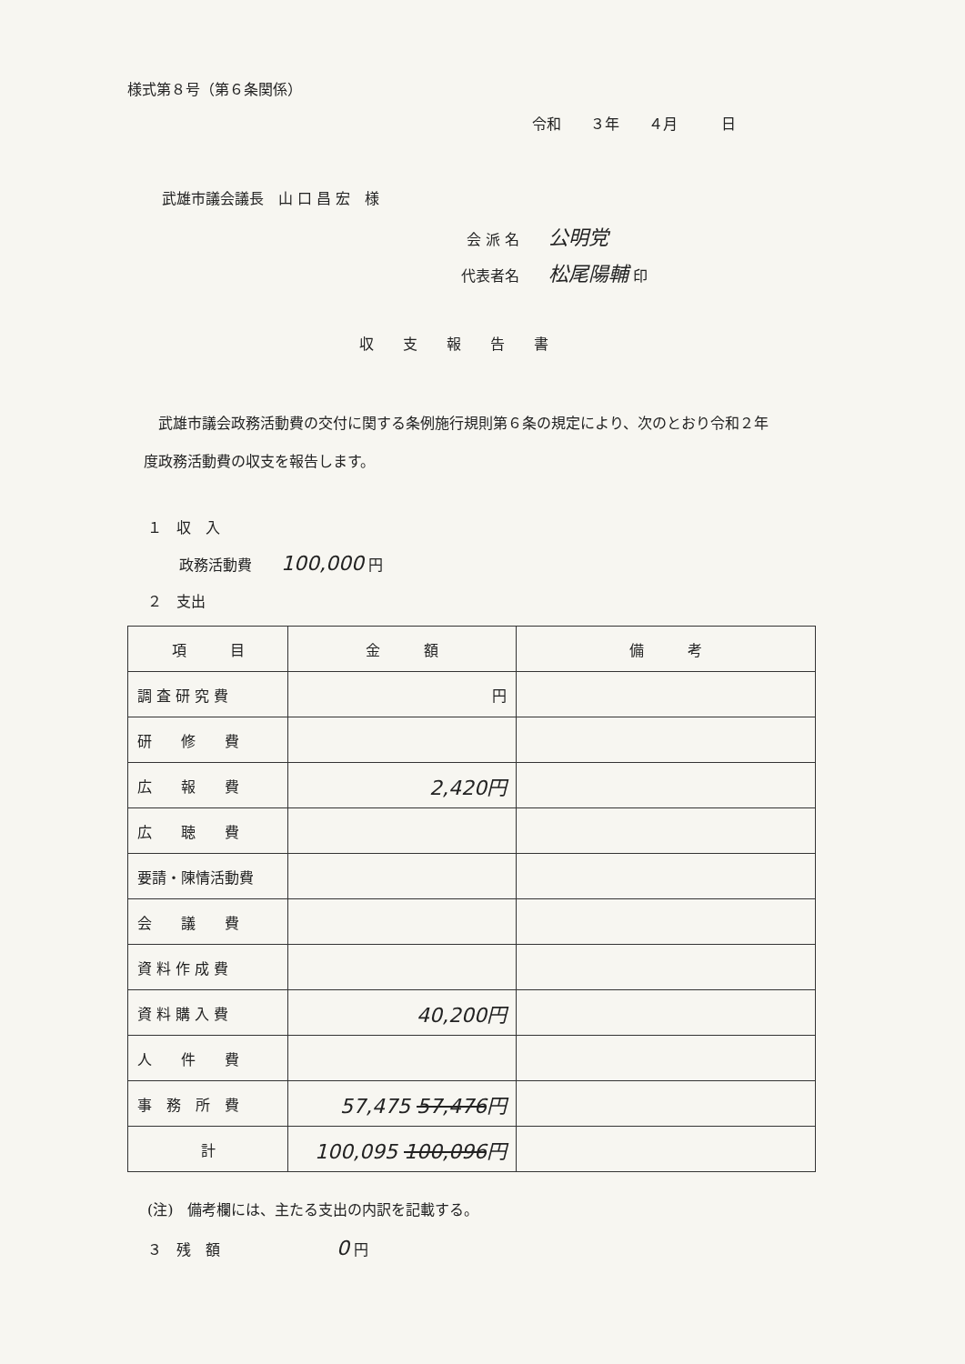様式第８号（第６条関係）
令和　　３年　　４月　　　日
武雄市議会議長　山 口 昌 宏　様
会 派 名　　公明党
代表者名　　松尾陽輔 印
収　　支　　報　　告　　書
　武雄市議会政務活動費の交付に関する条例施行規則第６条の規定により、次のとおり令和２年度政務活動費の収支を報告します。
１　収　入
政務活動費　　100,000 円
２　支出
| 項 目 | 金 額 | 備 考 |
| --- | --- | --- |
| 調 査 研 究 費 | 円 | |
| 研 修 費 | | |
| 広 報 費 | 2,420円 | |
| 広 聴 費 | | |
| 要請・陳情活動費 | | |
| 会 議 費 | | |
| 資 料 作 成 費 | | |
| 資 料 購 入 費 | 40,200円 | |
| 人 件 費 | | |
| 事 務 所 費 | 57,475 57,476 円 | |
| 計 | 100,095 100,096 円 | |
(注)　備考欄には、主たる支出の内訳を記載する。
３　残　額　　　　　　　　0 円